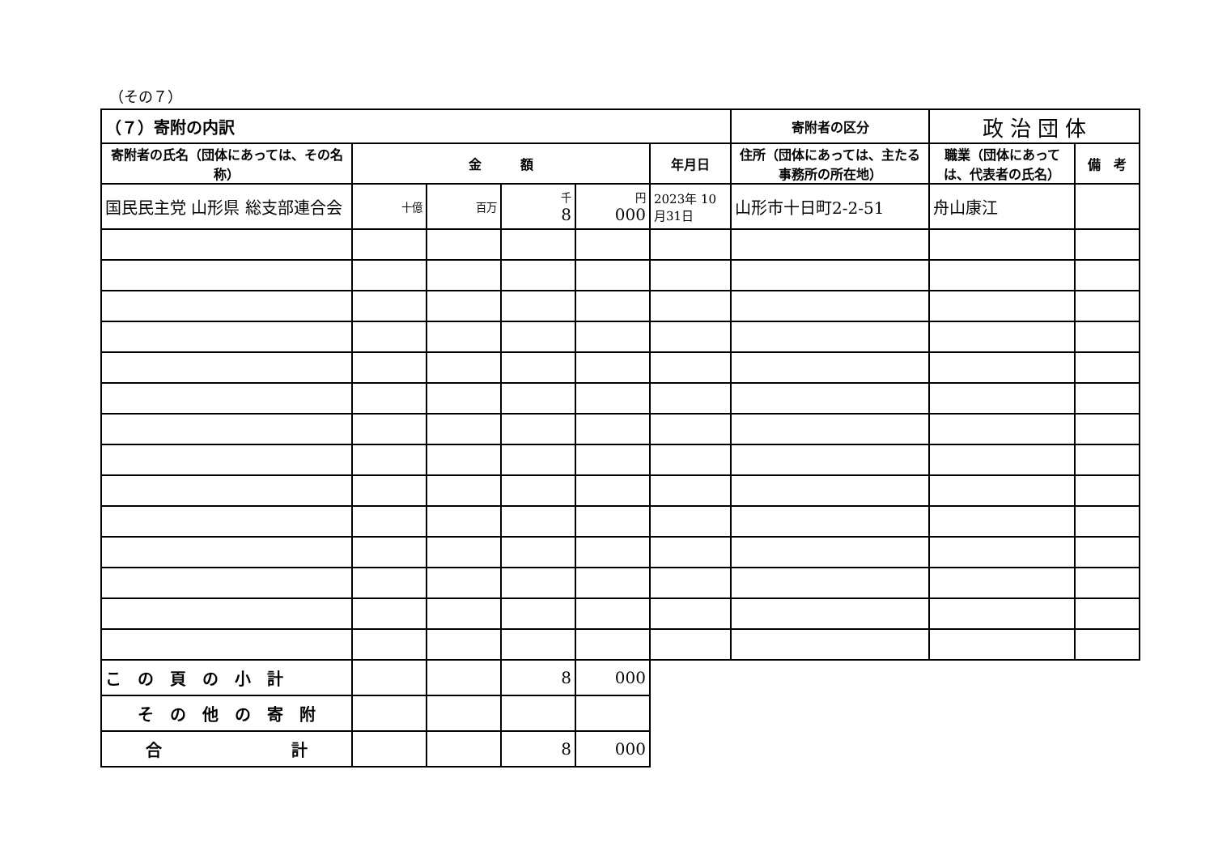（その７）
| （７）寄附の内訳 | | | | | | 寄附者の区分 | 政 治 団 体 | |
| 寄附者の氏名（団体にあっては、その名称） | 金 額 | | | | 年月日 | 住所（団体にあっては、主たる事務所の所在地） | 職業（団体にあっては、代表者の氏名） | 備 考 |
| 国民民主党 山形県 総支部連合会 | 十億 | 百万 | 千 8 | 円 000 | 2023年 10月31日 | 山形市十日町2-2-51 | 舟山康江 | |
| こ の 頁 の 小 計 | | | 8 | 000 | | | | |
| そ の 他 の 寄 附 | | | | | | | | |
| 合 計 | | | 8 | 000 | | | | |